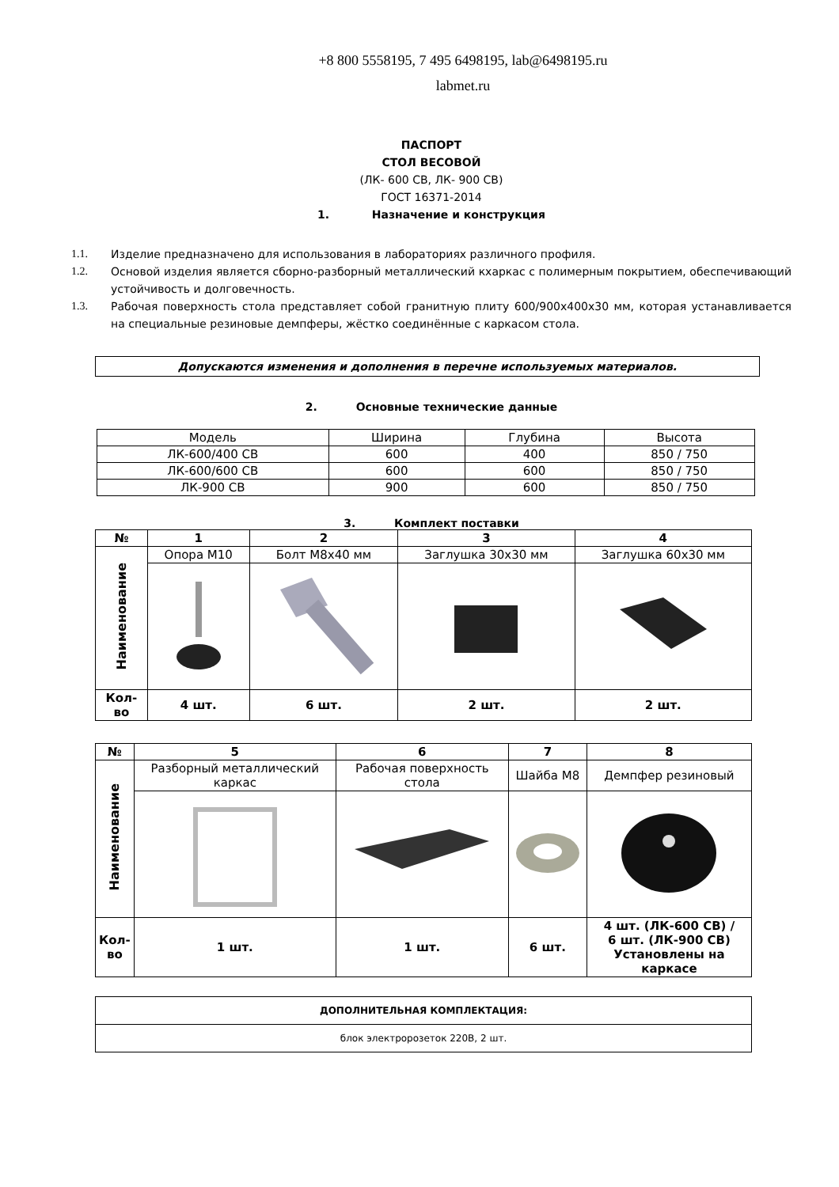+8 800 5558195, 7 495 6498195, lab@6498195.ru
labmet.ru
ПАСПОРТ
СТОЛ ВЕСОВОЙ
(ЛК- 600 СВ, ЛК- 900 СВ)
ГОСТ 16371-2014
1. Назначение и конструкция
1.1. Изделие предназначено для использования в лабораториях различного профиля.
1.2. Основой изделия является сборно-разборный металлический кхаркас с полимерным покрытием, обеспечивающий устойчивость и долговечность.
1.3. Рабочая поверхность стола представляет собой гранитную плиту 600/900х400х30 мм, которая устанавливается на специальные резиновые демпферы, жёстко соединённые с каркасом стола.
Допускаются изменения и дополнения в перечне используемых материалов.
2. Основные технические данные
| Модель | Ширина | Глубина | Высота |
| ЛК-600/400 СВ | 600 | 400 | 850 / 750 |
| ЛК-600/600 СВ | 600 | 600 | 850 / 750 |
| ЛК-900 СВ | 900 | 600 | 850 / 750 |
3. Комплект поставки
| № | 1 | 2 | 3 | 4 |
| --- | --- | --- | --- | --- |
| Наименование | Опора М10 | Болт М8х40 мм | Заглушка 30х30 мм | Заглушка 60х30 мм |
| Кол- во | 4 шт. | 6 шт. | 2 шт. | 2 шт. |
| № | 5 | 6 | 7 | 8 |
| --- | --- | --- | --- | --- |
| Наименование | Разборный металлический каркас | Рабочая поверхность стола | Шайба М8 | Демпфер резиновый |
| Кол- во | 1 шт. | 1 шт. | 6 шт. | 4 шт. (ЛК-600 СВ) / 6 шт. (ЛК-900 СВ) Установлены на каркасе |
| ДОПОЛНИТЕЛЬНАЯ КОМПЛЕКТАЦИЯ: |
| --- |
| блок электророзеток 220В, 2 шт. |